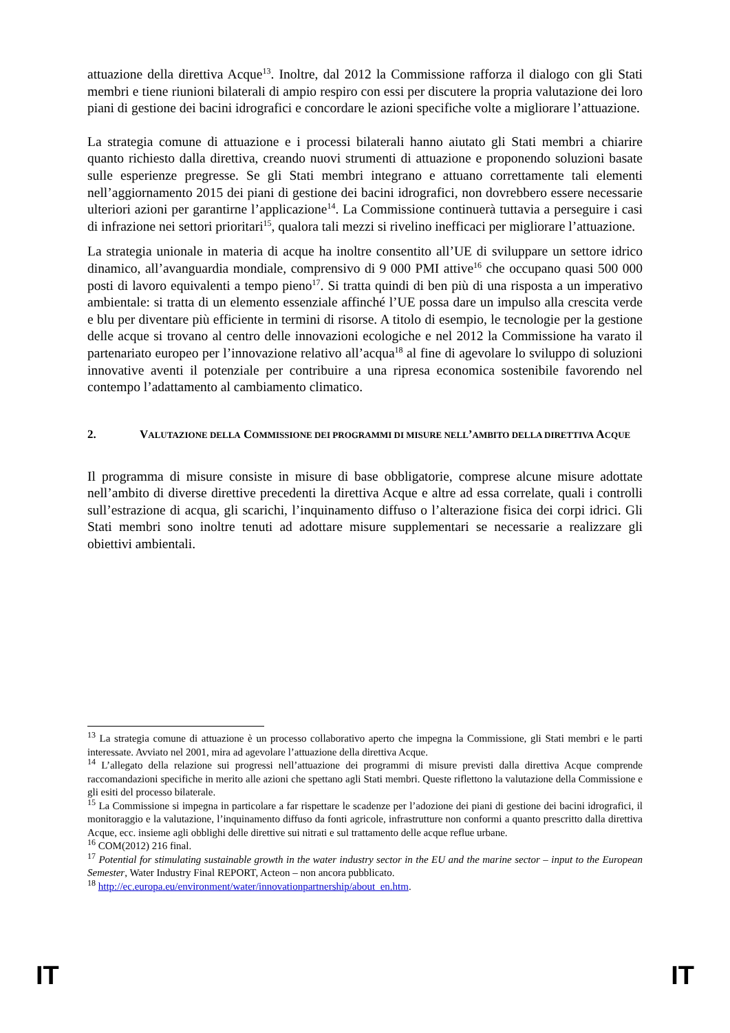attuazione della direttiva Acque<sup>13</sup>. Inoltre, dal 2012 la Commissione rafforza il dialogo con gli Stati membri e tiene riunioni bilaterali di ampio respiro con essi per discutere la propria valutazione dei loro piani di gestione dei bacini idrografici e concordare le azioni specifiche volte a migliorare l’attuazione.
La strategia comune di attuazione e i processi bilaterali hanno aiutato gli Stati membri a chiarire quanto richiesto dalla direttiva, creando nuovi strumenti di attuazione e proponendo soluzioni basate sulle esperienze pregresse. Se gli Stati membri integrano e attuano correttamente tali elementi nell’aggiornamento 2015 dei piani di gestione dei bacini idrografici, non dovrebbero essere necessarie ulteriori azioni per garantirne l’applicazione<sup>14</sup>. La Commissione continuerà tuttavia a perseguire i casi di infrazione nei settori prioritari<sup>15</sup>, qualora tali mezzi si rivelino inefficaci per migliorare l’attuazione.
La strategia unionale in materia di acque ha inoltre consentito all’UE di sviluppare un settore idrico dinamico, all’avanguardia mondiale, comprensivo di 9 000 PMI attive<sup>16</sup> che occupano quasi 500 000 posti di lavoro equivalenti a tempo pieno<sup>17</sup>. Si tratta quindi di ben più di una risposta a un imperativo ambientale: si tratta di un elemento essenziale affinché l’UE possa dare un impulso alla crescita verde e blu per diventare più efficiente in termini di risorse. A titolo di esempio, le tecnologie per la gestione delle acque si trovano al centro delle innovazioni ecologiche e nel 2012 la Commissione ha varato il partenariato europeo per l’innovazione relativo all’acqua<sup>18</sup> al fine di agevolare lo sviluppo di soluzioni innovative aventi il potenziale per contribuire a una ripresa economica sostenibile favorendo nel contempo l’adattamento al cambiamento climatico.
2. VALUTAZIONE DELLA COMMISSIONE DEI PROGRAMMI DI MISURE NELL’AMBITO DELLA DIRETTIVA ACQUE
Il programma di misure consiste in misure di base obbligatorie, comprese alcune misure adottate nell’ambito di diverse direttive precedenti la direttiva Acque e altre ad essa correlate, quali i controlli sull’estrazione di acqua, gli scarichi, l’inquinamento diffuso o l’alterazione fisica dei corpi idrici. Gli Stati membri sono inoltre tenuti ad adottare misure supplementari se necessarie a realizzare gli obiettivi ambientali.
<sup>13</sup> La strategia comune di attuazione è un processo collaborativo aperto che impegna la Commissione, gli Stati membri e le parti interessate. Avviato nel 2001, mira ad agevolare l’attuazione della direttiva Acque.
<sup>14</sup> L’allegato della relazione sui progressi nell’attuazione dei programmi di misure previsti dalla direttiva Acque comprende raccomandazioni specifiche in merito alle azioni che spettano agli Stati membri. Queste riflettono la valutazione della Commissione e gli esiti del processo bilaterale.
<sup>15</sup> La Commissione si impegna in particolare a far rispettare le scadenze per l’adozione dei piani di gestione dei bacini idrografici, il monitoraggio e la valutazione, l’inquinamento diffuso da fonti agricole, infrastrutture non conformi a quanto prescritto dalla direttiva Acque, ecc. insieme agli obblighi delle direttive sui nitrati e sul trattamento delle acque reflue urbane.
<sup>16</sup> COM(2012) 216 final.
<sup>17</sup> Potential for stimulating sustainable growth in the water industry sector in the EU and the marine sector – input to the European Semester, Water Industry Final REPORT, Acteon – non ancora pubblicato.
<sup>18</sup> http://ec.europa.eu/environment/water/innovationpartnership/about_en.htm.
IT IT